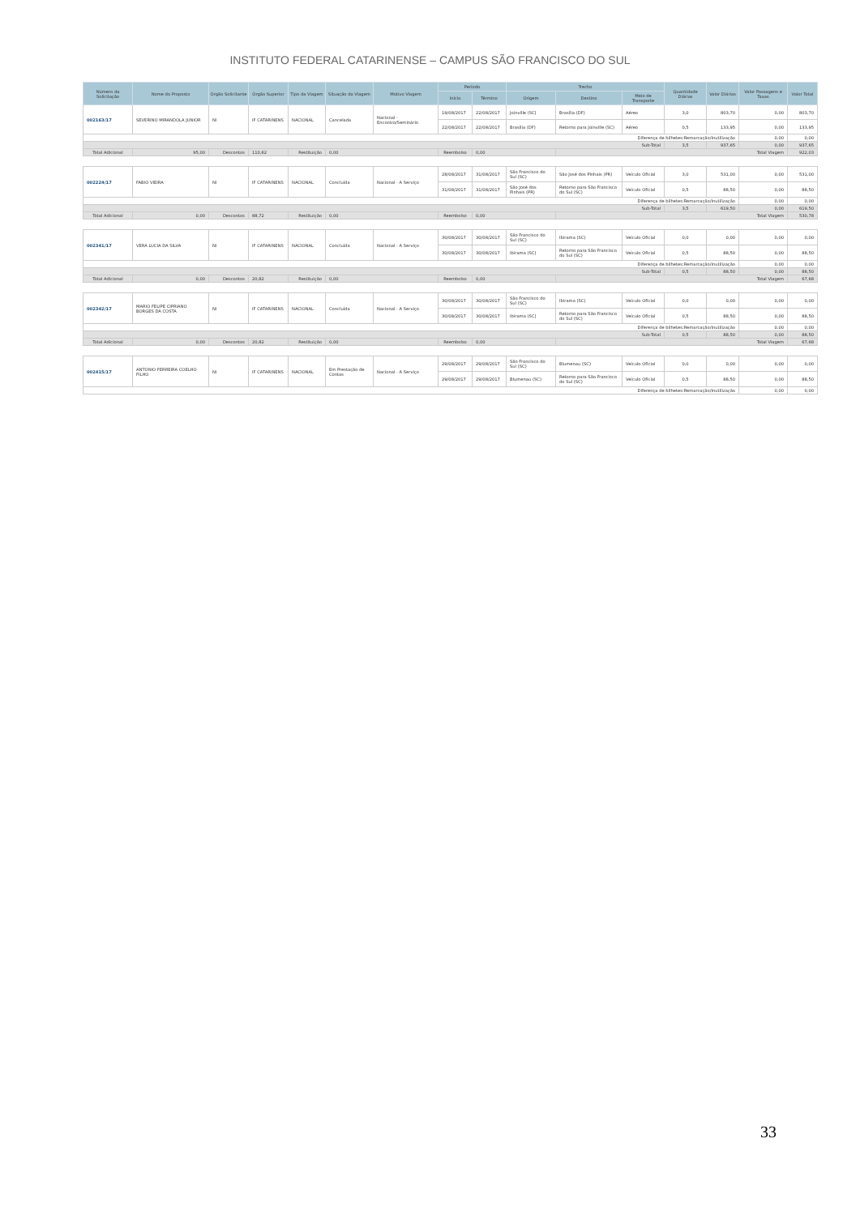INSTITUTO FEDERAL CATARINENSE – CAMPUS SÃO FRANCISCO DO SUL
| Número da Solicitação | Nome do Proposto | Órgão Solicitante | Órgão Superior | Tipo da Viagem | Situação da Viagem | Motivo Viagem | Período | | Trecho | | | Quantidade Diárias | Valor Diárias | Valor Passagens e Taxas | Valor Total |
| --- | --- | --- | --- | --- | --- | --- | --- | --- | --- | --- | --- | --- | --- | --- | --- |
| | | | | | | | Início | Término | Origem | Destino | Meio de Transporte | | | | |
| 002163/17 | SEVERINO MIRANDOLA JUNIOR | NI | IF CATARINENS | NACIONAL | Cancelada | Nacional - Encontro/Seminário | 19/08/2017 | 22/08/2017 | Joinville (SC) | Brasília (DF) | Aéreo | 3,0 | 803,70 | 0,00 | 803,70 |
| | | | | | | | 22/08/2017 | 22/08/2017 | Brasília (DF) | Retorno para Joinville (SC) | Aéreo | 0,5 | 133,95 | 0,00 | 133,95 |
| Diferença de bilhetes:Remarcação/Inutilização | | | | | | | | | | | | | | 0,00 | 0,00 |
| Sub-Total | | | | | | | | | | | | 3,5 | 937,65 | 0,00 | 937,65 |
| Total Adicional | 95,00 | Descontos | 110,62 | Restituição | 0,00 | | Reembolso | 0,00 | | Total Viagem | | | | | 922,03 |
| 002224/17 | FABIO VIEIRA | NI | IF CATARINENS | NACIONAL | Concluída | Nacional - A Serviço | 28/08/2017 | 31/08/2017 | São Francisco do Sul (SC) | São José dos Pinhais (PR) | Veículo Oficial | 3,0 | 531,00 | 0,00 | 531,00 |
| | | | | | | | 31/08/2017 | 31/08/2017 | São José dos Pinhais (PR) | Retorno para São Francisco do Sul (SC) | Veículo Oficial | 0,5 | 88,50 | 0,00 | 88,50 |
| Diferença de bilhetes:Remarcação/Inutilização | | | | | | | | | | | | | | 0,00 | 0,00 |
| Sub-Total | | | | | | | | | | | | 3,5 | 619,50 | 0,00 | 619,50 |
| Total Adicional | 0,00 | Descontos | 88,72 | Restituição | 0,00 | | Reembolso | 0,00 | | Total Viagem | | | | | 530,78 |
| 002341/17 | VERA LUCIA DA SILVA | NI | IF CATARINENS | NACIONAL | Concluída | Nacional - A Serviço | 30/08/2017 | 30/08/2017 | São Francisco do Sul (SC) | Ibirama (SC) | Veículo Oficial | 0,0 | 0,00 | 0,00 | 0,00 |
| | | | | | | | 30/08/2017 | 30/08/2017 | Ibirama (SC) | Retorno para São Francisco do Sul (SC) | Veículo Oficial | 0,5 | 88,50 | 0,00 | 88,50 |
| Diferença de bilhetes:Remarcação/Inutilização | | | | | | | | | | | | | | 0,00 | 0,00 |
| Sub-Total | | | | | | | | | | | | 0,5 | 88,50 | 0,00 | 88,50 |
| Total Adicional | 0,00 | Descontos | 20,82 | Restituição | 0,00 | | Reembolso | 0,00 | | Total Viagem | | | | | 67,68 |
| 002342/17 | MARIO FELIPE CIPRIANO BORGES DA COSTA | NI | IF CATARINENS | NACIONAL | Concluída | Nacional - A Serviço | 30/08/2017 | 30/08/2017 | São Francisco do Sul (SC) | Ibirama (SC) | Veículo Oficial | 0,0 | 0,00 | 0,00 | 0,00 |
| | | | | | | | 30/08/2017 | 30/08/2017 | Ibirama (SC) | Retorno para São Francisco do Sul (SC) | Veículo Oficial | 0,5 | 88,50 | 0,00 | 88,50 |
| Diferença de bilhetes:Remarcação/Inutilização | | | | | | | | | | | | | | 0,00 | 0,00 |
| Sub-Total | | | | | | | | | | | | 0,5 | 88,50 | 0,00 | 88,50 |
| Total Adicional | 0,00 | Descontos | 20,82 | Restituição | 0,00 | | Reembolso | 0,00 | | Total Viagem | | | | | 67,68 |
| 002415/17 | ANTONIO FERREIRA COELHO FILHO | NI | IF CATARINENS | NACIONAL | Em Prestação de Contas | Nacional - A Serviço | 29/08/2017 | 29/08/2017 | São Francisco do Sul (SC) | Blumenau (SC) | Veículo Oficial | 0,0 | 0,00 | 0,00 | 0,00 |
| | | | | | | | 29/08/2017 | 29/08/2017 | Blumenau (SC) | Retorno para São Francisco do Sul (SC) | Veículo Oficial | 0,5 | 88,50 | 0,00 | 88,50 |
| Diferença de bilhetes:Remarcação/Inutilização | | | | | | | | | | | | | | 0,00 | 0,00 |
33